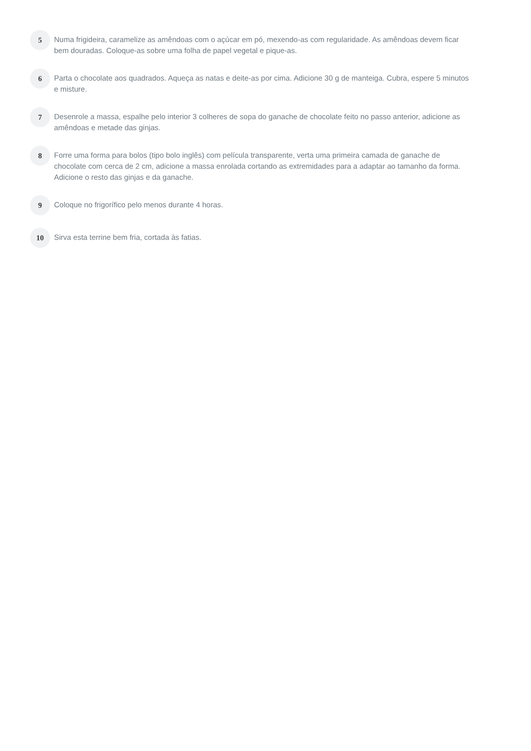5
Numa frigideira, caramelize as amêndoas com o açúcar em pó, mexendo-as com regularidade. As amêndoas devem ficar bem douradas. Coloque-as sobre uma folha de papel vegetal e pique-as.
6
Parta o chocolate aos quadrados. Aqueça as natas e deite-as por cima. Adicione 30 g de manteiga. Cubra, espere 5 minutos e misture.
7
Desenrole a massa, espalhe pelo interior 3 colheres de sopa do ganache de chocolate feito no passo anterior, adicione as amêndoas e metade das ginjas.
8
Forre uma forma para bolos (tipo bolo inglês) com película transparente, verta uma primeira camada de ganache de chocolate com cerca de 2 cm, adicione a massa enrolada cortando as extremidades para a adaptar ao tamanho da forma. Adicione o resto das ginjas e da ganache.
9
Coloque no frigorífico pelo menos durante 4 horas.
10
Sirva esta terrine bem fria, cortada às fatias.